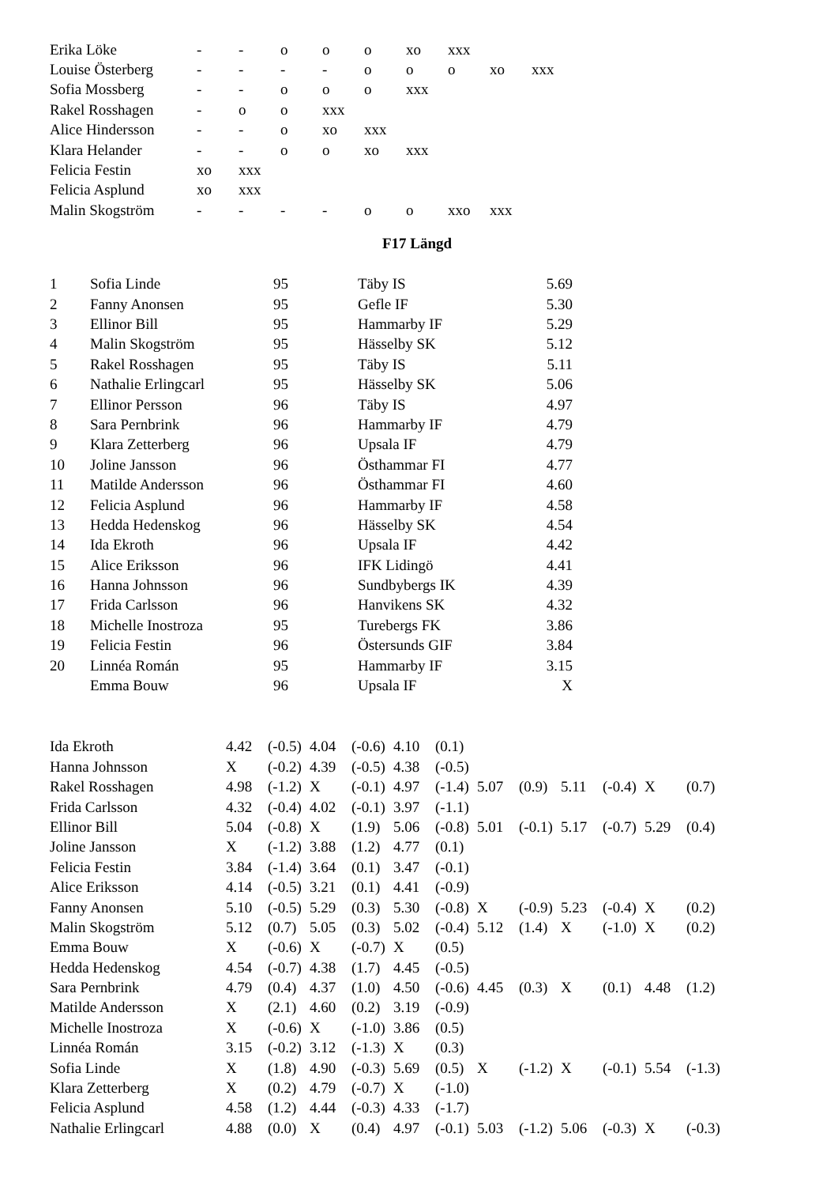| Erika Löke | - | - | o | o | o | xo | xxx | | |
| Louise Österberg | - | - | - | - | o | o | o | xo | xxx |
| Sofia Mossberg | - | - | o | o | o | xxx | | | |
| Rakel Rosshagen | - | o | o | xxx | | | | | |
| Alice Hindersson | - | - | o | xo | xxx | | | | |
| Klara Helander | - | - | o | o | xo | xxx | | | |
| Felicia Festin | xo | xxx | | | | | | | |
| Felicia Asplund | xo | xxx | | | | | | | |
| Malin Skogström | - | - | - | - | o | o | xxo | xxx | |
F17 Längd
| 1 | Sofia Linde | 95 | Täby IS | 5.69 |
| 2 | Fanny Anonsen | 95 | Gefle IF | 5.30 |
| 3 | Ellinor Bill | 95 | Hammarby IF | 5.29 |
| 4 | Malin Skogström | 95 | Hässelby SK | 5.12 |
| 5 | Rakel Rosshagen | 95 | Täby IS | 5.11 |
| 6 | Nathalie Erlingcarl | 95 | Hässelby SK | 5.06 |
| 7 | Ellinor Persson | 96 | Täby IS | 4.97 |
| 8 | Sara Pernbrink | 96 | Hammarby IF | 4.79 |
| 9 | Klara Zetterberg | 96 | Upsala IF | 4.79 |
| 10 | Joline Jansson | 96 | Östhammar FI | 4.77 |
| 11 | Matilde Andersson | 96 | Östhammar FI | 4.60 |
| 12 | Felicia Asplund | 96 | Hammarby IF | 4.58 |
| 13 | Hedda Hedenskog | 96 | Hässelby SK | 4.54 |
| 14 | Ida Ekroth | 96 | Upsala IF | 4.42 |
| 15 | Alice Eriksson | 96 | IFK Lidingö | 4.41 |
| 16 | Hanna Johnsson | 96 | Sundbybergs IK | 4.39 |
| 17 | Frida Carlsson | 96 | Hanvikens SK | 4.32 |
| 18 | Michelle Inostroza | 95 | Turebergs FK | 3.86 |
| 19 | Felicia Festin | 96 | Östersunds GIF | 3.84 |
| 20 | Linnéa Román | 95 | Hammarby IF | 3.15 |
| | Emma Bouw | 96 | Upsala IF | X |
| Ida Ekroth | 4.42 | (-0.5) | 4.04 | (-0.6) | 4.10 | (0.1) | | | | | | |
| Hanna Johnsson | X | (-0.2) | 4.39 | (-0.5) | 4.38 | (-0.5) | | | | | | |
| Rakel Rosshagen | 4.98 | (-1.2) | X | (-0.1) | 4.97 | (-1.4) | 5.07 | (0.9) | 5.11 | (-0.4) | X | (0.7) |
| Frida Carlsson | 4.32 | (-0.4) | 4.02 | (-0.1) | 3.97 | (-1.1) | | | | | | |
| Ellinor Bill | 5.04 | (-0.8) | X | (1.9) | 5.06 | (-0.8) | 5.01 | (-0.1) | 5.17 | (-0.7) | 5.29 | (0.4) |
| Joline Jansson | X | (-1.2) | 3.88 | (1.2) | 4.77 | (0.1) | | | | | | |
| Felicia Festin | 3.84 | (-1.4) | 3.64 | (0.1) | 3.47 | (-0.1) | | | | | | |
| Alice Eriksson | 4.14 | (-0.5) | 3.21 | (0.1) | 4.41 | (-0.9) | | | | | | |
| Fanny Anonsen | 5.10 | (-0.5) | 5.29 | (0.3) | 5.30 | (-0.8) | X | (-0.9) | 5.23 | (-0.4) | X | (0.2) |
| Malin Skogström | 5.12 | (0.7) | 5.05 | (0.3) | 5.02 | (-0.4) | 5.12 | (1.4) | X | (-1.0) | X | (0.2) |
| Emma Bouw | X | (-0.6) | X | (-0.7) | X | (0.5) | | | | | | |
| Hedda Hedenskog | 4.54 | (-0.7) | 4.38 | (1.7) | 4.45 | (-0.5) | | | | | | |
| Sara Pernbrink | 4.79 | (0.4) | 4.37 | (1.0) | 4.50 | (-0.6) | 4.45 | (0.3) | X | (0.1) | 4.48 | (1.2) |
| Matilde Andersson | X | (2.1) | 4.60 | (0.2) | 3.19 | (-0.9) | | | | | | |
| Michelle Inostroza | X | (-0.6) | X | (-1.0) | 3.86 | (0.5) | | | | | | |
| Linnéa Román | 3.15 | (-0.2) | 3.12 | (-1.3) | X | (0.3) | | | | | | |
| Sofia Linde | X | (1.8) | 4.90 | (-0.3) | 5.69 | (0.5) | X | (-1.2) | X | (-0.1) | 5.54 | (-1.3) |
| Klara Zetterberg | X | (0.2) | 4.79 | (-0.7) | X | (-1.0) | | | | | | |
| Felicia Asplund | 4.58 | (1.2) | 4.44 | (-0.3) | 4.33 | (-1.7) | | | | | | |
| Nathalie Erlingcarl | 4.88 | (0.0) | X | (0.4) | 4.97 | (-0.1) | 5.03 | (-1.2) | 5.06 | (-0.3) | X | (-0.3) |